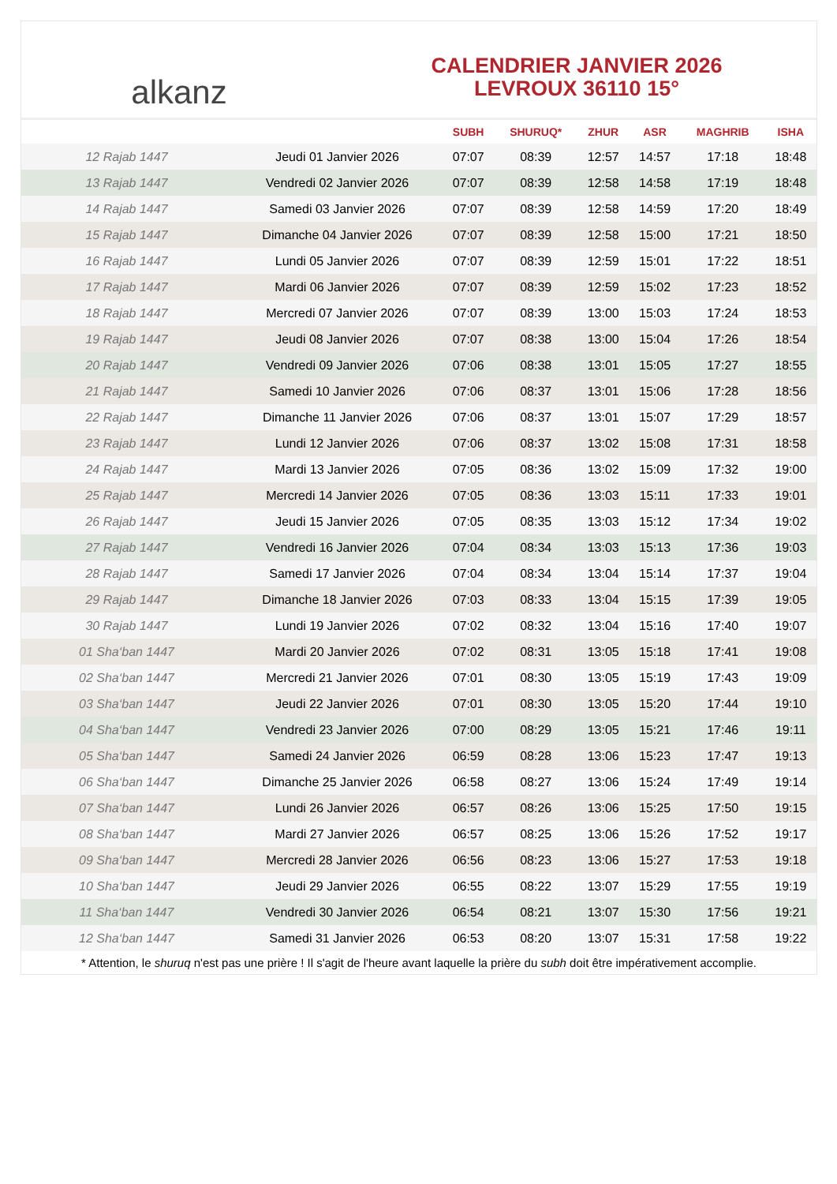alkanz
CALENDRIER JANVIER 2026
LEVROUX 36110 15°
| | | SUBH | SHURUQ* | ZHUR | ASR | MAGHRIB | ISHA |
| --- | --- | --- | --- | --- | --- | --- | --- |
| 12 Rajab 1447 | Jeudi 01 Janvier 2026 | 07:07 | 08:39 | 12:57 | 14:57 | 17:18 | 18:48 |
| 13 Rajab 1447 | Vendredi 02 Janvier 2026 | 07:07 | 08:39 | 12:58 | 14:58 | 17:19 | 18:48 |
| 14 Rajab 1447 | Samedi 03 Janvier 2026 | 07:07 | 08:39 | 12:58 | 14:59 | 17:20 | 18:49 |
| 15 Rajab 1447 | Dimanche 04 Janvier 2026 | 07:07 | 08:39 | 12:58 | 15:00 | 17:21 | 18:50 |
| 16 Rajab 1447 | Lundi 05 Janvier 2026 | 07:07 | 08:39 | 12:59 | 15:01 | 17:22 | 18:51 |
| 17 Rajab 1447 | Mardi 06 Janvier 2026 | 07:07 | 08:39 | 12:59 | 15:02 | 17:23 | 18:52 |
| 18 Rajab 1447 | Mercredi 07 Janvier 2026 | 07:07 | 08:39 | 13:00 | 15:03 | 17:24 | 18:53 |
| 19 Rajab 1447 | Jeudi 08 Janvier 2026 | 07:07 | 08:38 | 13:00 | 15:04 | 17:26 | 18:54 |
| 20 Rajab 1447 | Vendredi 09 Janvier 2026 | 07:06 | 08:38 | 13:01 | 15:05 | 17:27 | 18:55 |
| 21 Rajab 1447 | Samedi 10 Janvier 2026 | 07:06 | 08:37 | 13:01 | 15:06 | 17:28 | 18:56 |
| 22 Rajab 1447 | Dimanche 11 Janvier 2026 | 07:06 | 08:37 | 13:01 | 15:07 | 17:29 | 18:57 |
| 23 Rajab 1447 | Lundi 12 Janvier 2026 | 07:06 | 08:37 | 13:02 | 15:08 | 17:31 | 18:58 |
| 24 Rajab 1447 | Mardi 13 Janvier 2026 | 07:05 | 08:36 | 13:02 | 15:09 | 17:32 | 19:00 |
| 25 Rajab 1447 | Mercredi 14 Janvier 2026 | 07:05 | 08:36 | 13:03 | 15:11 | 17:33 | 19:01 |
| 26 Rajab 1447 | Jeudi 15 Janvier 2026 | 07:05 | 08:35 | 13:03 | 15:12 | 17:34 | 19:02 |
| 27 Rajab 1447 | Vendredi 16 Janvier 2026 | 07:04 | 08:34 | 13:03 | 15:13 | 17:36 | 19:03 |
| 28 Rajab 1447 | Samedi 17 Janvier 2026 | 07:04 | 08:34 | 13:04 | 15:14 | 17:37 | 19:04 |
| 29 Rajab 1447 | Dimanche 18 Janvier 2026 | 07:03 | 08:33 | 13:04 | 15:15 | 17:39 | 19:05 |
| 30 Rajab 1447 | Lundi 19 Janvier 2026 | 07:02 | 08:32 | 13:04 | 15:16 | 17:40 | 19:07 |
| 01 Sha‘ban 1447 | Mardi 20 Janvier 2026 | 07:02 | 08:31 | 13:05 | 15:18 | 17:41 | 19:08 |
| 02 Sha‘ban 1447 | Mercredi 21 Janvier 2026 | 07:01 | 08:30 | 13:05 | 15:19 | 17:43 | 19:09 |
| 03 Sha‘ban 1447 | Jeudi 22 Janvier 2026 | 07:01 | 08:30 | 13:05 | 15:20 | 17:44 | 19:10 |
| 04 Sha‘ban 1447 | Vendredi 23 Janvier 2026 | 07:00 | 08:29 | 13:05 | 15:21 | 17:46 | 19:11 |
| 05 Sha‘ban 1447 | Samedi 24 Janvier 2026 | 06:59 | 08:28 | 13:06 | 15:23 | 17:47 | 19:13 |
| 06 Sha‘ban 1447 | Dimanche 25 Janvier 2026 | 06:58 | 08:27 | 13:06 | 15:24 | 17:49 | 19:14 |
| 07 Sha‘ban 1447 | Lundi 26 Janvier 2026 | 06:57 | 08:26 | 13:06 | 15:25 | 17:50 | 19:15 |
| 08 Sha‘ban 1447 | Mardi 27 Janvier 2026 | 06:57 | 08:25 | 13:06 | 15:26 | 17:52 | 19:17 |
| 09 Sha‘ban 1447 | Mercredi 28 Janvier 2026 | 06:56 | 08:23 | 13:06 | 15:27 | 17:53 | 19:18 |
| 10 Sha‘ban 1447 | Jeudi 29 Janvier 2026 | 06:55 | 08:22 | 13:07 | 15:29 | 17:55 | 19:19 |
| 11 Sha‘ban 1447 | Vendredi 30 Janvier 2026 | 06:54 | 08:21 | 13:07 | 15:30 | 17:56 | 19:21 |
| 12 Sha‘ban 1447 | Samedi 31 Janvier 2026 | 06:53 | 08:20 | 13:07 | 15:31 | 17:58 | 19:22 |
* Attention, le shuruq n'est pas une prière ! Il s'agit de l'heure avant laquelle la prière du subh doit être impérativement accomplie.